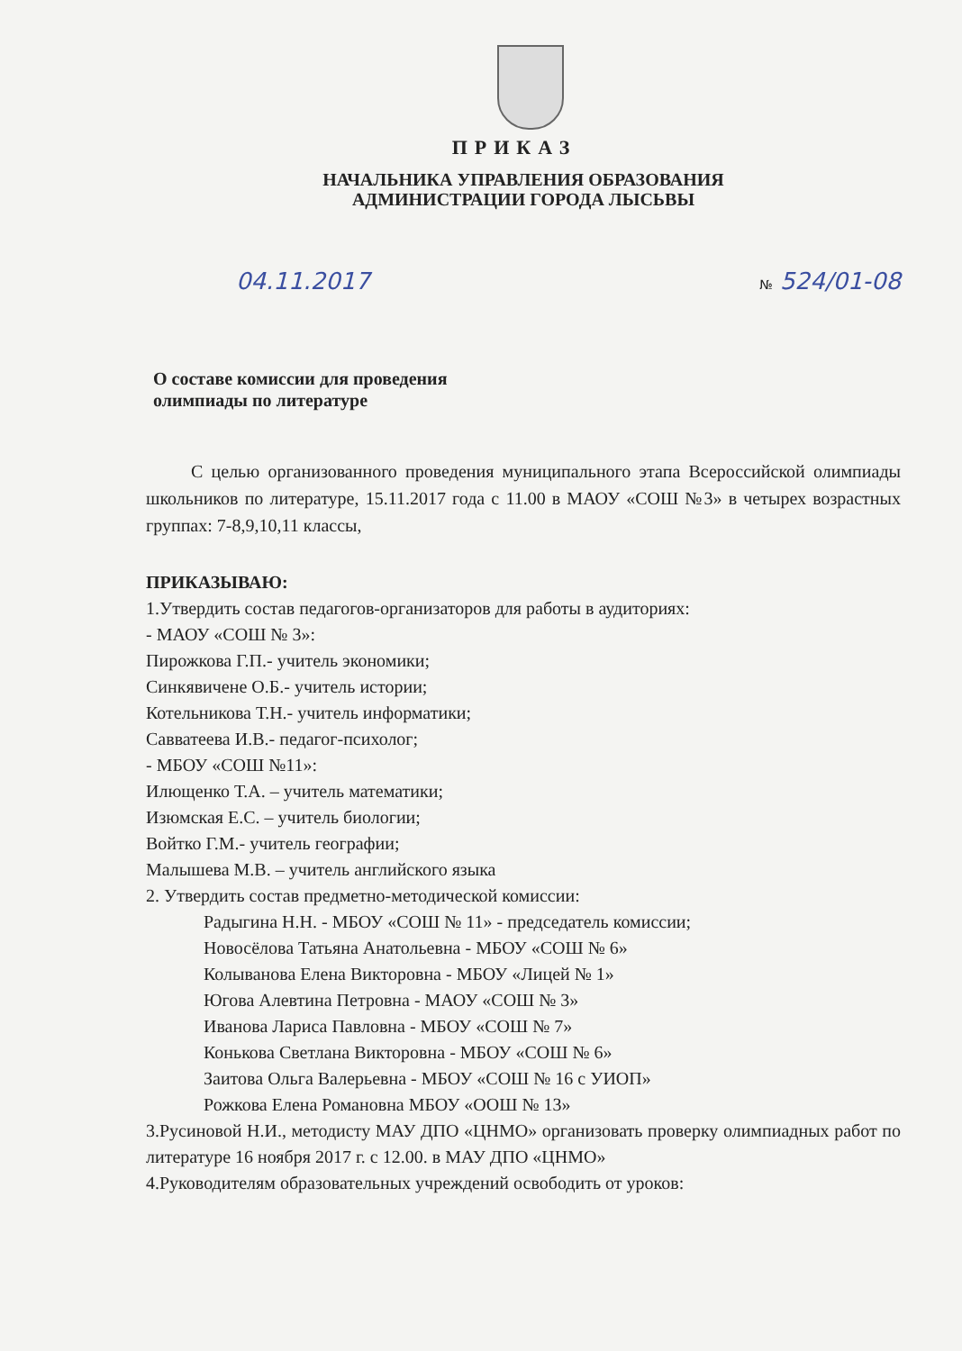ПРИКАЗ
НАЧАЛЬНИКА УПРАВЛЕНИЯ ОБРАЗОВАНИЯ
АДМИНИСТРАЦИИ ГОРОДА ЛЫСЬВЫ
04.11.2017 № 524/01-08
О составе комиссии для проведения
олимпиады по литературе
С целью организованного проведения муниципального этапа Всероссийской олимпиады школьников по литературе, 15.11.2017 года с 11.00 в МАОУ «СОШ №3» в четырех возрастных группах: 7-8,9,10,11 классы,
ПРИКАЗЫВАЮ:
1.Утвердить состав педагогов-организаторов для работы в аудиториях:
- МАОУ «СОШ № 3»:
Пирожкова Г.П.- учитель экономики;
Синкявичене О.Б.- учитель истории;
Котельникова Т.Н.- учитель информатики;
Савватеева И.В.- педагог-психолог;
- МБОУ «СОШ №11»:
Илющенко Т.А. – учитель математики;
Изюмская Е.С. – учитель биологии;
Войтко Г.М.- учитель географии;
Малышева М.В. – учитель английского языка
2. Утвердить состав предметно-методической комиссии:
Радыгина Н.Н. - МБОУ «СОШ № 11» - председатель комиссии;
Новосёлова Татьяна Анатольевна - МБОУ «СОШ № 6»
Колыванова Елена Викторовна - МБОУ «Лицей № 1»
Югова Алевтина Петровна - МАОУ «СОШ № 3»
Иванова Лариса Павловна - МБОУ «СОШ № 7»
Конькова Светлана Викторовна - МБОУ «СОШ № 6»
Заитова Ольга Валерьевна - МБОУ «СОШ № 16 с УИОП»
Рожкова Елена Романовна МБОУ «ООШ № 13»
3.Русиновой Н.И., методисту МАУ ДПО «ЦНМО» организовать проверку олимпиадных работ по литературе 16 ноября 2017 г. с 12.00. в МАУ ДПО «ЦНМО»
4.Руководителям образовательных учреждений освободить от уроков: